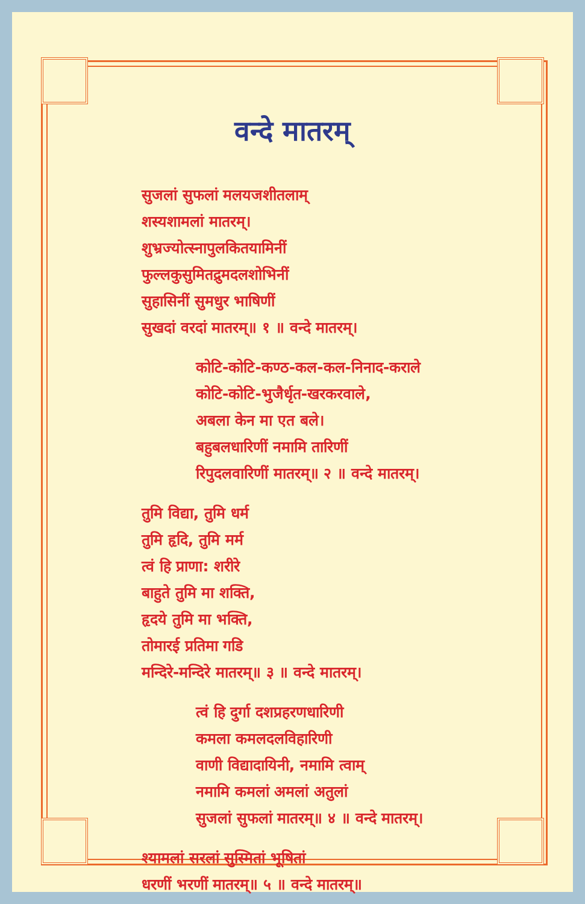वन्दे मातरम्
सुजलां सुफलां मलयजशीतलाम्
शस्यशामलां मातरम्।
शुभ्रज्योत्स्नापुलकितयामिनीं
फुल्लकुसुमितद्रुमदलशोभिनीं
सुहासिनीं सुमधुर भाषिणीं
सुखदां वरदां मातरम्॥ १ ॥ वन्दे मातरम्।
कोटि-कोटि-कण्ठ-कल-कल-निनाद-कराले
कोटि-कोटि-भुजैर्धृत-खरकरवाले,
अबला केन मा एत बले।
बहुबलधारिणीं नमामि तारिणीं
रिपुदलवारिणीं मातरम्॥ २ ॥ वन्दे मातरम्।
तुमि विद्या, तुमि धर्म
तुमि हृदि, तुमि मर्म
त्वं हि प्राणा: शरीरे
बाहुते तुमि मा शक्ति,
हृदये तुमि मा भक्ति,
तोमारई प्रतिमा गडि
मन्दिरे-मन्दिरे मातरम्॥ ३ ॥ वन्दे मातरम्।
त्वं हि दुर्गा दशप्रहरणधारिणी
कमला कमलदलविहारिणी
वाणी विद्यादायिनी, नमामि त्वाम्
नमामि कमलां अमलां अतुलां
सुजलां सुफलां मातरम्॥ ४ ॥ वन्दे मातरम्।
श्यामलां सरलां सुस्मितां भूषितां
धरणीं भरणीं मातरम्॥ ५ ॥ वन्दे मातरम्॥